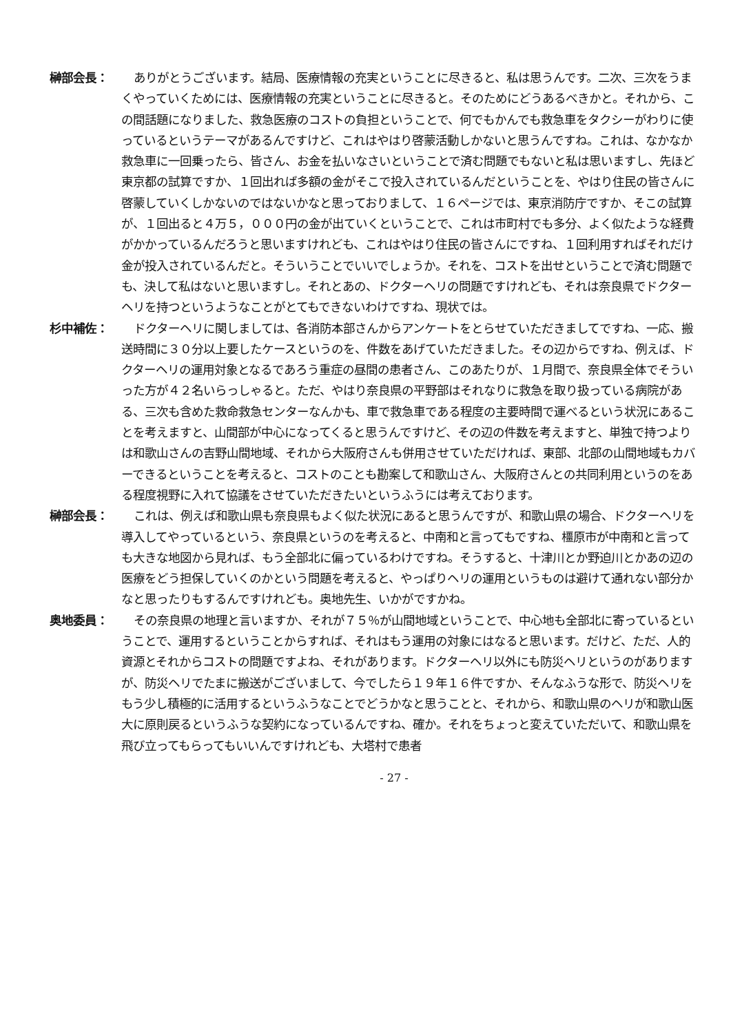榊部会長： ありがとうございます。結局、医療情報の充実ということに尽きると、私は思うんです。二次、三次をうまくやっていくためには、医療情報の充実ということに尽きると。そのためにどうあるべきかと。それから、この間話題になりました、救急医療のコストの負担ということで、何でもかんでも救急車をタクシーがわりに使っているというテーマがあるんですけど、これはやはり啓蒙活動しかないと思うんですね。これは、なかなか救急車に一回乗ったら、皆さん、お金を払いなさいということで済む問題でもないと私は思いますし、先ほど東京都の試算ですか、１回出れば多額の金がそこで投入されているんだということを、やはり住民の皆さんに啓蒙していくしかないのではないかなと思っておりまして、１６ページでは、東京消防庁ですか、そこの試算が、１回出ると４万５，０００円の金が出ていくということで、これは市町村でも多分、よく似たような経費がかかっているんだろうと思いますけれども、これはやはり住民の皆さんにですね、１回利用すればそれだけ金が投入されているんだと。そういうことでいいでしょうか。それを、コストを出せということで済む問題でも、決して私はないと思いますし。それとあの、ドクターヘリの問題ですけれども、それは奈良県でドクターヘリを持つというようなことがとてもできないわけですね、現状では。
杉中補佐： ドクターヘリに関しましては、各消防本部さんからアンケートをとらせていただきましてですね、一応、搬送時間に３０分以上要したケースというのを、件数をあげていただきました。その辺からですね、例えば、ドクターヘリの運用対象となるであろう重症の昼間の患者さん、このあたりが、１月間で、奈良県全体でそういった方が４２名いらっしゃると。ただ、やはり奈良県の平野部はそれなりに救急を取り扱っている病院がある、三次も含めた救命救急センターなんかも、車で救急車である程度の主要時間で運べるという状況にあることを考えますと、山間部が中心になってくると思うんですけど、その辺の件数を考えますと、単独で持つよりは和歌山さんの吉野山間地域、それから大阪府さんも併用させていただければ、東部、北部の山間地域もカバーできるということを考えると、コストのことも勘案して和歌山さん、大阪府さんとの共同利用というのをある程度視野に入れて協議をさせていただきたいというふうには考えております。
榊部会長： これは、例えば和歌山県も奈良県もよく似た状況にあると思うんですが、和歌山県の場合、ドクターヘリを導入してやっているという、奈良県というのを考えると、中南和と言ってもですね、橿原市が中南和と言っても大きな地図から見れば、もう全部北に偏っているわけですね。そうすると、十津川とか野迫川とかあの辺の医療をどう担保していくのかという問題を考えると、やっぱりヘリの運用というものは避けて通れない部分かなと思ったりもするんですけれども。奥地先生、いかがですかね。
奥地委員： その奈良県の地理と言いますか、それが７５％が山間地域ということで、中心地も全部北に寄っているということで、運用するということからすれば、それはもう運用の対象にはなると思います。だけど、ただ、人的資源とそれからコストの問題ですよね、それがあります。ドクターヘリ以外にも防災ヘリというのがありますが、防災ヘリでたまに搬送がございまして、今でしたら１９年１６件ですか、そんなふうな形で、防災ヘリをもう少し積極的に活用するというふうなことでどうかなと思うことと、それから、和歌山県のヘリが和歌山医大に原則戻るというふうな契約になっているんですね、確か。それをちょっと変えていただいて、和歌山県を飛び立ってもらってもいいんですけれども、大塔村で患者
- 27 -